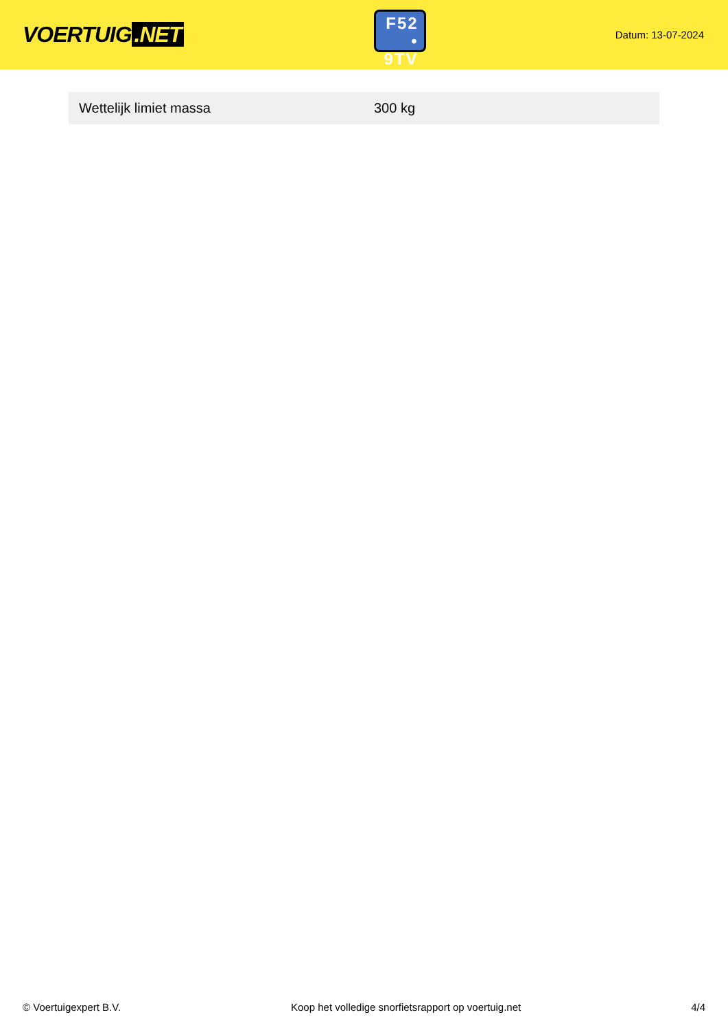VOERTUIG.NET
F52
• 9TV
Datum: 13-07-2024
| Wettelijk limiet massa | 300 kg |
© Voertuigexpert B.V. Koop het volledige snorfietsrapport op voertuig.net 4/4